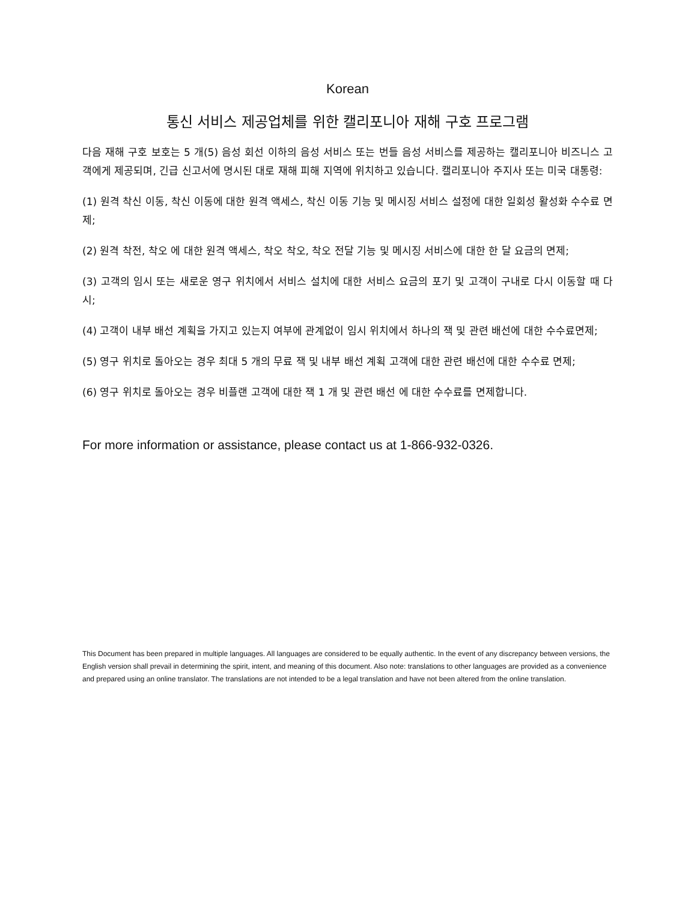Korean
통신 서비스 제공업체를 위한 캘리포니아 재해 구호 프로그램
다음 재해 구호 보호는 5 개(5) 음성 회선 이하의 음성 서비스 또는 번들 음성 서비스를 제공하는 캘리포니아 비즈니스 고객에게 제공되며, 긴급 신고서에 명시된 대로 재해 피해 지역에 위치하고 있습니다. 캘리포니아 주지사 또는 미국 대통령:
(1) 원격 착신 이동, 착신 이동에 대한 원격 액세스, 착신 이동 기능 및 메시징 서비스 설정에 대한 일회성 활성화 수수료 면제;
(2) 원격 착전, 착오 에 대한 원격 액세스, 착오 착오, 착오 전달 기능 및 메시징 서비스에 대한 한 달 요금의 면제;
(3) 고객의 임시 또는 새로운 영구 위치에서 서비스 설치에 대한 서비스 요금의 포기 및 고객이 구내로 다시 이동할 때 다시;
(4) 고객이 내부 배선 계획을 가지고 있는지 여부에 관계없이 임시 위치에서 하나의 잭 및 관련 배선에 대한 수수료면제;
(5) 영구 위치로 돌아오는 경우 최대 5 개의 무료 잭 및 내부 배선 계획 고객에 대한 관련 배선에 대한 수수료 면제;
(6) 영구 위치로 돌아오는 경우 비플랜 고객에 대한 잭 1 개 및 관련 배선 에 대한 수수료를 면제합니다.
For more information or assistance, please contact us at 1-866-932-0326.
This Document has been prepared in multiple languages. All languages are considered to be equally authentic. In the event of any discrepancy between versions, the English version shall prevail in determining the spirit, intent, and meaning of this document. Also note: translations to other languages are provided as a convenience and prepared using an online translator. The translations are not intended to be a legal translation and have not been altered from the online translation.